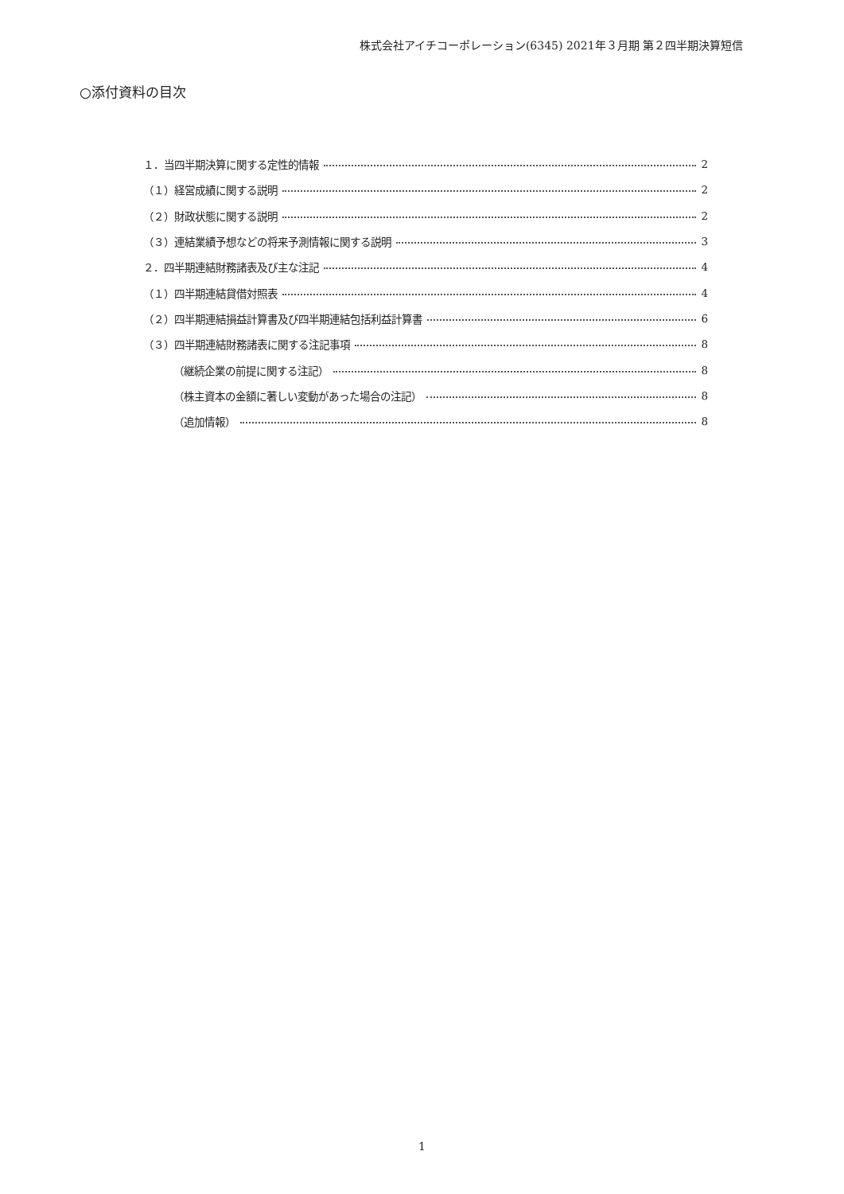株式会社アイチコーポレーション(6345) 2021年３月期 第２四半期決算短信
○添付資料の目次
１．当四半期決算に関する定性的情報 2
（１）経営成績に関する説明 2
（２）財政状態に関する説明 2
（３）連結業績予想などの将来予測情報に関する説明 3
２．四半期連結財務諸表及び主な注記 4
（１）四半期連結貸借対照表 4
（２）四半期連結損益計算書及び四半期連結包括利益計算書 6
（３）四半期連結財務諸表に関する注記事項 8
（継続企業の前提に関する注記） 8
（株主資本の金額に著しい変動があった場合の注記） 8
（追加情報） 8
1